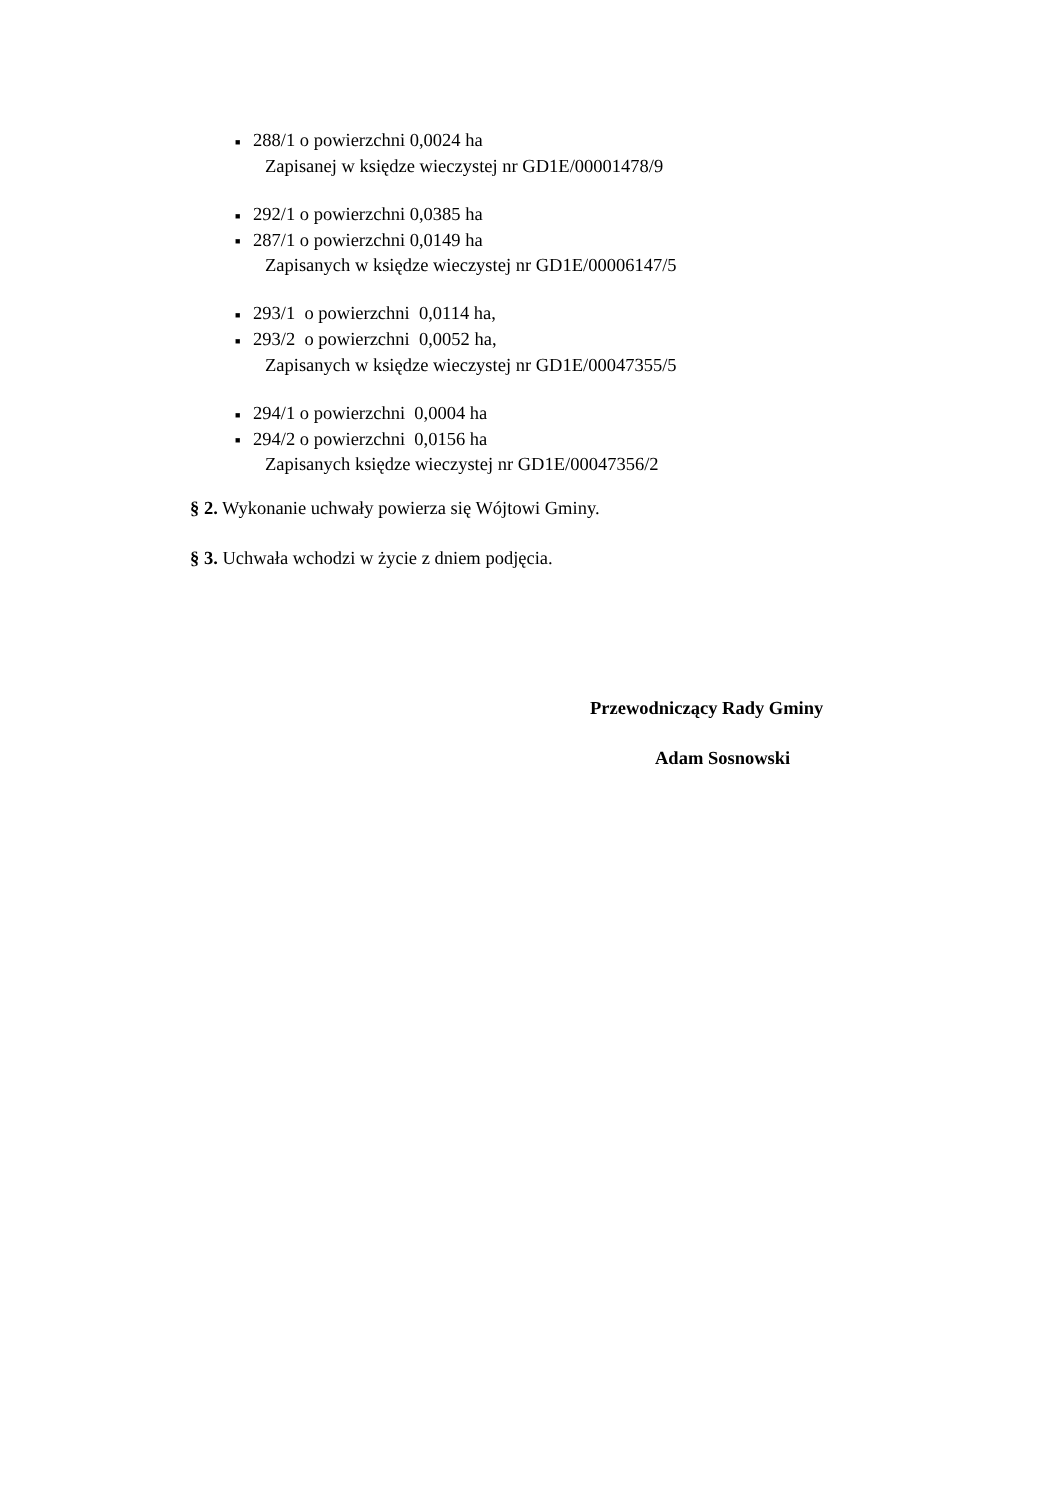■ 288/1 o powierzchni 0,0024 ha
Zapisanej w księdze wieczystej nr GD1E/00001478/9
■ 292/1 o powierzchni 0,0385 ha
■ 287/1 o powierzchni 0,0149 ha
Zapisanych w księdze wieczystej nr GD1E/00006147/5
■ 293/1 o powierzchni 0,0114 ha,
■ 293/2 o powierzchni 0,0052 ha,
Zapisanych w księdze wieczystej nr GD1E/00047355/5
■ 294/1 o powierzchni 0,0004 ha
■ 294/2 o powierzchni 0,0156 ha
Zapisanych księdze wieczystej nr GD1E/00047356/2
§ 2. Wykonanie uchwały powierza się Wójtowi Gminy.
§ 3. Uchwała wchodzi w życie z dniem podjęcia.
Przewodniczący Rady Gminy
Adam Sosnowski